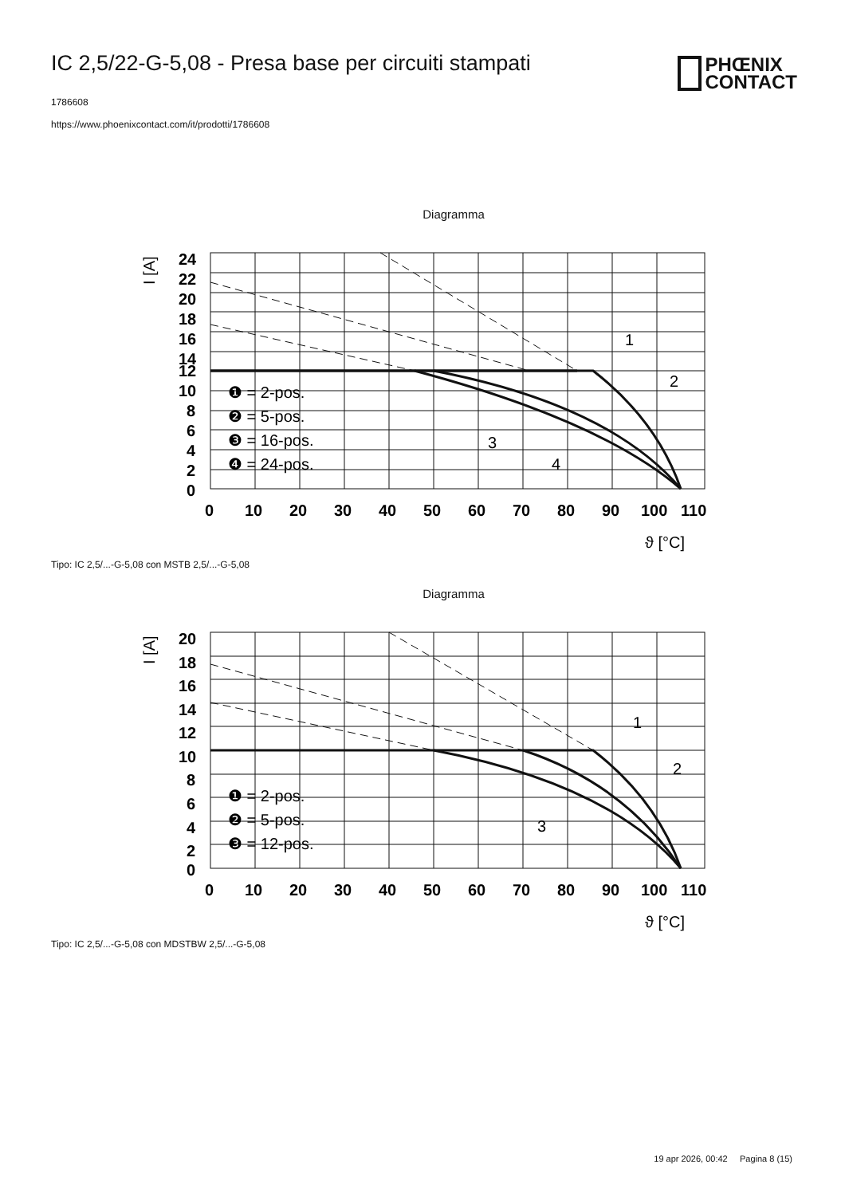IC 2,5/22-G-5,08 - Presa base per circuiti stampati
1786608
https://www.phoenixcontact.com/it/prodotti/1786608
PHŒNIX
CONTACT
Diagramma
24
22
20
18
16
14
12
10
8
6
4
2
0
0
10
20
30
40
50
60
70
80
90
100
110
❶ = 2-pos.
❷ = 5-pos.
❸ = 16-pos.
❹ = 24-pos.
ϑ [°C]
I [A]
1
2
3
4
Tipo: IC 2,5/...-G-5,08 con MSTB 2,5/...-G-5,08
Diagramma
20
18
16
14
12
10
8
6
4
2
0
0
10
20
30
40
50
60
70
80
90
100
110
❶ = 2-pos.
❷ = 5-pos.
❸ = 12-pos.
ϑ [°C]
I [A]
1
2
3
Tipo: IC 2,5/...-G-5,08 con MDSTBW 2,5/...-G-5,08
19 apr 2026, 00:42 Pagina 8 (15)